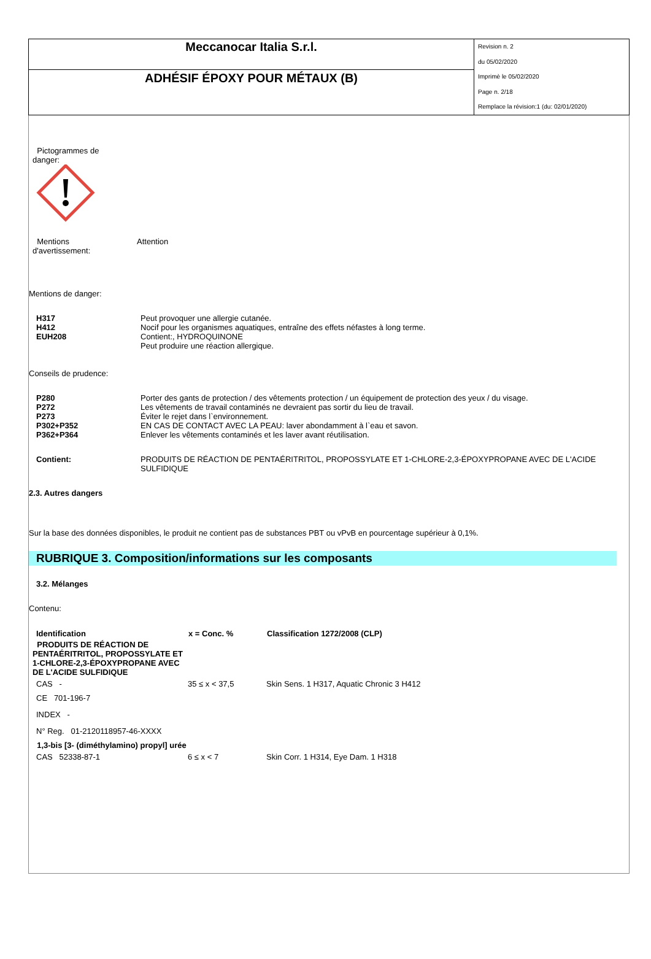| Meccanocar Italia S.r.l. | Revision n. 2 du 05/02/2020 Imprimè le 05/02/2020 Page n. 2/18 Remplace la révision:1 (du: 02/01/2020) |
| ADHÉSIF ÉPOXY POUR MÉTAUX (B) | |
Pictogrammes de
danger:
Mentions
d'avertissement:
Attention
Mentions de danger:
H317
H412
EUH208
Peut provoquer une allergie cutanée.
Nocif pour les organismes aquatiques, entraîne des effets néfastes à long terme.
Contient:, HYDROQUINONE
Peut produire une réaction allergique.
Conseils de prudence:
P280
P272
P273
P302+P352
P362+P364
Porter des gants de protection / des vêtements protection / un équipement de protection des yeux / du visage.
Les vêtements de travail contaminés ne devraient pas sortir du lieu de travail.
Éviter le rejet dans l`environnement.
EN CAS DE CONTACT AVEC LA PEAU: laver abondamment à l`eau et savon.
Enlever les vêtements contaminés et les laver avant réutilisation.
Contient: PRODUITS DE RÉACTION DE PENTAÉRITRITOL, PROPOSSYLATE ET 1-CHLORE-2,3-ÉPOXYPROPANE AVEC DE L'ACIDE SULFIDIQUE
2.3. Autres dangers
Sur la base des données disponibles, le produit ne contient pas de substances PBT ou vPvB en pourcentage supérieur à 0,1%.
RUBRIQUE 3. Composition/informations sur les composants
3.2. Mélanges
Contenu:
| Identification | x = Conc. % | Classification 1272/2008 (CLP) |
| --- | --- | --- |
| PRODUITS DE RÉACTION DE PENTAÉRITRITOL, PROPOSSYLATE ET 1-CHLORE-2,3-ÉPOXYPROPANE AVEC DE L'ACIDE SULFIDIQUE | | |
| CAS - | 35 ≤ x < 37,5 | Skin Sens. 1 H317, Aquatic Chronic 3 H412 |
| CE 701-196-7 | | |
| INDEX - | | |
| N° Reg. 01-2120118957-46-XXXX | | |
| 1,3-bis [3- (diméthylamino) propyl] urée | | |
| CAS 52338-87-1 | 6 ≤ x < 7 | Skin Corr. 1 H314, Eye Dam. 1 H318 |